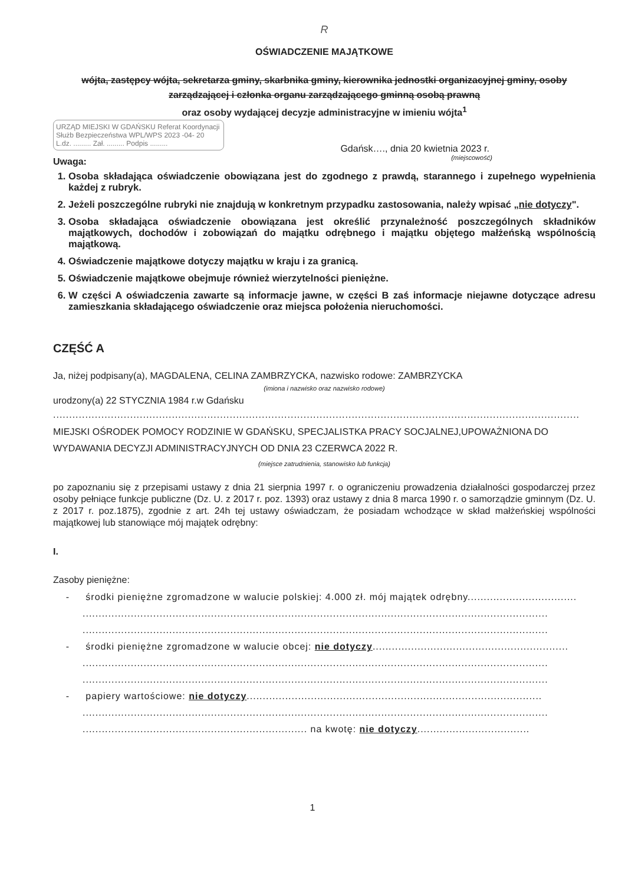R
OŚWIADCZENIE MAJĄTKOWE
wójta, zastępcy wójta, sekretarza gminy, skarbnika gminy, kierownika jednostki organizacyjnej gminy, osoby zarządzającej i członka organu zarządzającego gminną osobą prawną
oraz osoby wydającej decyzje administracyjne w imieniu wójta<sup>1</sup>
Gdańsk…., dnia 20 kwietnia 2023 r.
(miejscowość)
URZĄD MIEJSKI W GDAŃSKU Referat Koordynacji Służb Bezpieczeństwa WPL/WPS 2023 -04- 20 L.dz. ......... Zał. ......... Podpis .........
Uwaga:
1. Osoba składająca oświadczenie obowiązana jest do zgodnego z prawdą, starannego i zupełnego wypełnienia każdej z rubryk.
2. Jeżeli poszczególne rubryki nie znajdują w konkretnym przypadku zastosowania, należy wpisać „nie dotyczy".
3. Osoba składająca oświadczenie obowiązana jest określić przynależność poszczególnych składników majątkowych, dochodów i zobowiązań do majątku odrębnego i majątku objętego małżeńską wspólnością majątkową.
4. Oświadczenie majątkowe dotyczy majątku w kraju i za granicą.
5. Oświadczenie majątkowe obejmuje również wierzytelności pieniężne.
6. W części A oświadczenia zawarte są informacje jawne, w części B zaś informacje niejawne dotyczące adresu zamieszkania składającego oświadczenie oraz miejsca położenia nieruchomości.
CZĘŚĆ A
Ja, niżej podpisany(a), MAGDALENA, CELINA ZAMBRZYCKA, nazwisko rodowe: ZAMBRZYCKA
(imiona i nazwisko oraz nazwisko rodowe)
urodzony(a) 22 STYCZNIA 1984 r.w Gdańsku
....................................................................................................................................................................
MIEJSKI OŚRODEK POMOCY RODZINIE W GDAŃSKU, SPECJALISTKA PRACY SOCJALNEJ,UPOWAŻNIONA DO WYDAWANIA DECYZJI ADMINISTRACYJNYCH OD DNIA 23 CZERWCA 2022 R.
(miejsce zatrudnienia, stanowisko lub funkcja)
po zapoznaniu się z przepisami ustawy z dnia 21 sierpnia 1997 r. o ograniczeniu prowadzenia działalności gospodarczej przez osoby pełniące funkcje publiczne (Dz. U. z 2017 r. poz. 1393) oraz ustawy z dnia 8 marca 1990 r. o samorządzie gminnym (Dz. U. z 2017 r. poz.1875), zgodnie z art. 24h tej ustawy oświadczam, że posiadam wchodzące w skład małżeńskiej wspólności majątkowej lub stanowiące mój majątek odrębny:
I.
Zasoby pieniężne:
- środki pieniężne zgromadzone w walucie polskiej: 4.000 zł. mój majątek odrębny..................................
.................................................................................................................................................
.................................................................................................................................................
- środki pieniężne zgromadzone w walucie obcej: nie dotyczy.............................................................
.................................................................................................................................................
.................................................................................................................................................
- papiery wartościowe: nie dotyczy............................................................................................
.................................................................................................................................................
...................................................................... na kwotę: nie dotyczy...................................
1